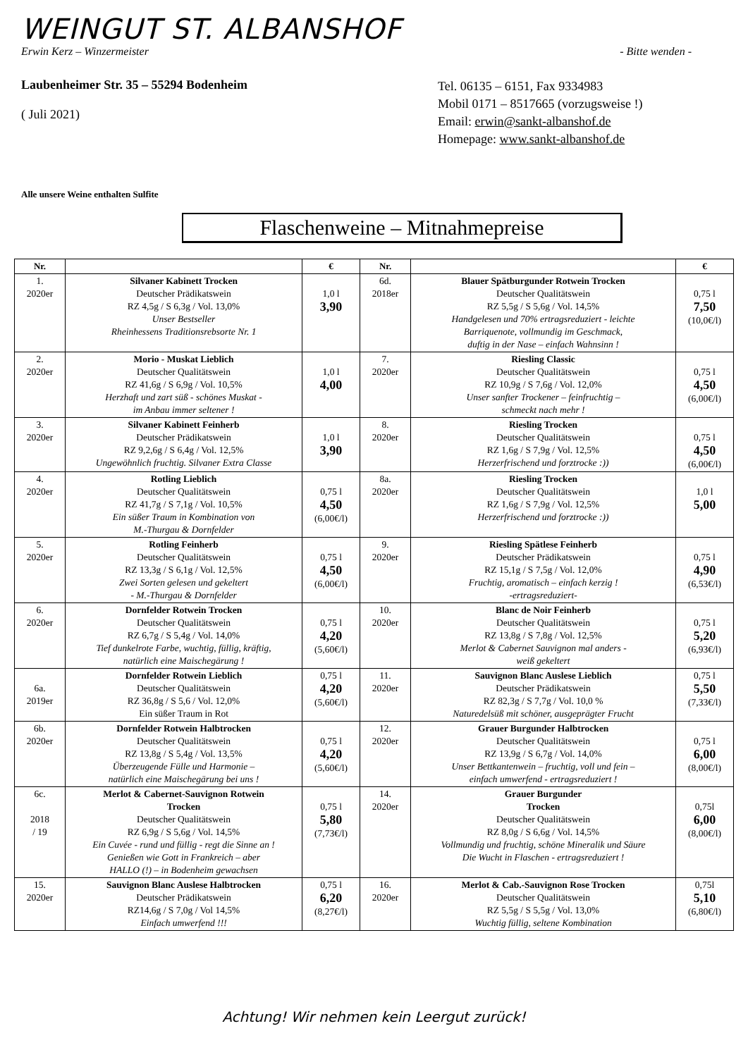WEINGUT ST. ALBANSHOF
Erwin Kerz – Winzermeister - Bitte wenden -
Laubenheimer Str. 35 – 55294 Bodenheim
( Juli 2021)
Tel. 06135 – 6151, Fax 9334983
Mobil 0171 – 8517665 (vorzugsweise !)
Email: erwin@sankt-albanshof.de
Homepage: www.sankt-albanshof.de
Alle unsere Weine enthalten Sulfite
Flaschenweine – Mitnahmepreise
| Nr. | | € | Nr. | | € |
| --- | --- | --- | --- | --- | --- |
| 1. 2020er | Silvaner Kabinett Trocken Deutscher Prädikatswein RZ 4,5g / S 6,3g / Vol. 13,0% Unser Bestseller Rheinhessens Traditionsrebsorte Nr. 1 | 1,0 l 3,90 | 6d. 2018er | Blauer Spätburgunder Rotwein Trocken Deutscher Qualitätswein RZ 5,5g / S 5,6g / Vol. 14,5% Handgelesen und 70% ertragsreduziert - leichte Barriquenote, vollmundig im Geschmack, duftig in der Nase – einfach Wahnsinn ! | 0,75 l 7,50 (10,0€/l) |
| 2. 2020er | Morio - Muskat Lieblich Deutscher Qualitätswein RZ 41,6g / S 6,9g / Vol. 10,5% Herzhaft und zart süß - schönes Muskat - im Anbau immer seltener ! | 1,0 l 4,00 | 7. 2020er | Riesling Classic Deutscher Qualitätswein RZ 10,9g / S 7,6g / Vol. 12,0% Unser sanfter Trockener – feinfruchtig – schmeckt nach mehr ! | 0,75 l 4,50 (6,00€/l) |
| 3. 2020er | Silvaner Kabinett Feinherb Deutscher Prädikatswein RZ 9,2,6g / S 6,4g / Vol. 12,5% Ungewöhnlich fruchtig. Silvaner Extra Classe | 1,0 l 3,90 | 8. 2020er | Riesling Trocken Deutscher Qualitätswein RZ 1,6g / S 7,9g / Vol. 12,5% Herzerfrischend und forztrocke :)) | 0,75 l 4,50 (6,00€/l) |
| 4. 2020er | Rotling Lieblich Deutscher Qualitätswein RZ 41,7g / S 7,1g / Vol. 10,5% Ein süßer Traum in Kombination von M.-Thurgau & Dornfelder | 0,75 l 4,50 (6,00€/l) | 8a. 2020er | Riesling Trocken Deutscher Qualitätswein RZ 1,6g / S 7,9g / Vol. 12,5% Herzerfrischend und forztrocke :)) | 1,0 l 5,00 |
| 5. 2020er | Rotling Feinherb Deutscher Qualitätswein RZ 13,3g / S 6,1g / Vol. 12,5% Zwei Sorten gelesen und gekeltert - M.-Thurgau & Dornfelder | 0,75 l 4,50 (6,00€/l) | 9. 2020er | Riesling Spätlese Feinherb Deutscher Prädikatswein RZ 15,1g / S 7,5g / Vol. 12,0% Fruchtig, aromatisch – einfach kerzig ! -ertragsreduziert- | 0,75 l 4,90 (6,53€/l) |
| 6. 2020er | Dornfelder Rotwein Trocken Deutscher Qualitätswein RZ 6,7g / S 5,4g / Vol. 14,0% Tief dunkelrote Farbe, wuchtig, füllig, kräftig, natürlich eine Maischegärung ! | 0,75 l 4,20 (5,60€/l) | 10. 2020er | Blanc de Noir Feinherb Deutscher Qualitätswein RZ 13,8g / S 7,8g / Vol. 12,5% Merlot & Cabernet Sauvignon mal anders - weiß gekeltert | 0,75 l 5,20 (6,93€/l) |
| 6a. 2019er | Dornfelder Rotwein Lieblich Deutscher Qualitätswein RZ 36,8g / S 5,6 / Vol. 12,0% Ein süßer Traum in Rot | 0,75 l 4,20 (5,60€/l) | 11. 2020er | Sauvignon Blanc Auslese Lieblich Deutscher Prädikatswein RZ 82,3g / S 7,7g / Vol. 10,0 % Naturedelsüß mit schöner, ausgeprägter Frucht | 0,75 l 5,50 (7,33€/l) |
| 6b. 2020er | Dornfelder Rotwein Halbtrocken Deutscher Qualitätswein RZ 13,8g / S 5,4g / Vol. 13,5% Überzeugende Fülle und Harmonie – natürlich eine Maischegärung bei uns ! | 0,75 l 4,20 (5,60€/l) | 12. 2020er | Grauer Burgunder Halbtrocken Deutscher Qualitätswein RZ 13,9g / S 6,7g / Vol. 14,0% Unser Bettkantenwein – fruchtig, voll und fein – einfach umwerfend - ertragsreduziert ! | 0,75 l 6,00 (8,00€/l) |
| 6c. 2018 / 19 | Merlot & Cabernet-Sauvignon Rotwein Trocken Deutscher Qualitätswein RZ 6,9g / S 5,6g / Vol. 14,5% Ein Cuvée - rund und füllig - regt die Sinne an ! Genießen wie Gott in Frankreich – aber HALLO (!) – in Bodenheim gewachsen | 0,75 l 5,80 (7,73€/l) | 14. 2020er | Grauer Burgunder Trocken Deutscher Qualitätswein RZ 8,0g / S 6,6g / Vol. 14,5% Vollmundig und fruchtig, schöne Mineralik und Säure Die Wucht in Flaschen - ertragsreduziert ! | 0,75l 6,00 (8,00€/l) |
| 15. 2020er | Sauvignon Blanc Auslese Halbtrocken Deutscher Prädikatswein RZ14,6g / S 7,0g / Vol 14,5% Einfach umwerfend !!! | 0,75 l 6,20 (8,27€/l) | 16. 2020er | Merlot & Cab.-Sauvignon Rose Trocken Deutscher Qualitätswein RZ 5,5g / S 5,5g / Vol. 13,0% Wuchtig füllig, seltene Kombination | 0,75l 5,10 (6,80€/l) |
Achtung! Wir nehmen kein Leergut zurück!